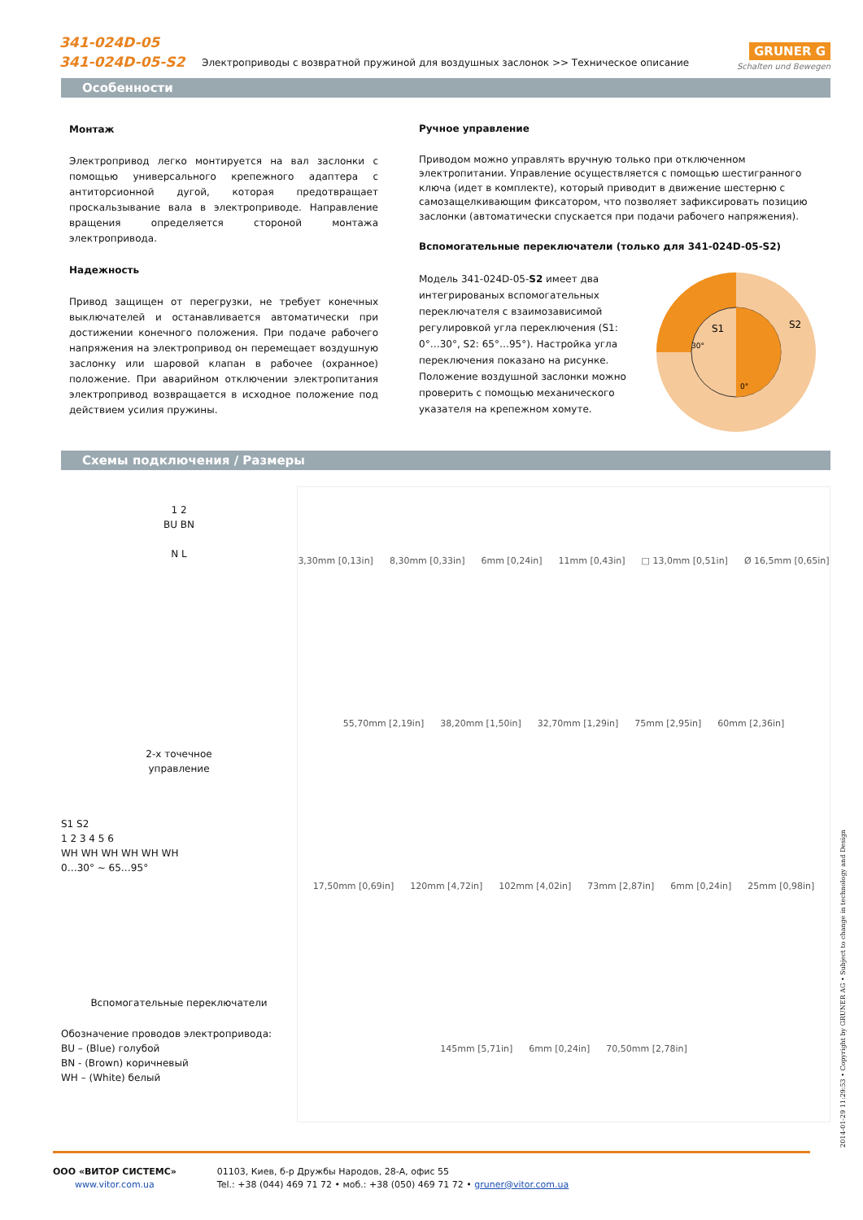341-024D-05
341-024D-05-S2
Электроприводы с возвратной пружиной для воздушных заслонок >> Техническое описание
GRUNER G
Schalten und Bewegen
Особенности
Монтаж
Электропривод легко монтируется на вал заслонки с помощью универсального крепежного адаптера с антиторсионной дугой, которая предотвращает проскальзывание вала в электроприводе. Направление вращения определяется стороной монтажа электропривода.
Надежность
Привод защищен от перегрузки, не требует конечных выключателей и останавливается автоматически при достижении конечного положения. При подаче рабочего напряжения на электропривод он перемещает воздушную заслонку или шаровой клапан в рабочее (охранное) положение. При аварийном отключении электропитания электропривод возвращается в исходное положение под действием усилия пружины.
Ручное управление
Приводом можно управлять вручную только при отключенном электропитании. Управление осуществляется с помощью шестигранного ключа (идет в комплекте), который приводит в движение шестерню с самозащелкивающим фиксатором, что позволяет зафиксировать позицию заслонки (автоматически спускается при подачи рабочего напряжения).
Вспомогательные переключатели (только для 341-024D-05-S2)
Модель 341-024D-05-S2 имеет два интегрированых вспомогательных переключателя с взаимозависимой регулировкой угла переключения (S1: 0°…30°, S2: 65°…95°). Настройка угла переключения показано на рисунке. Положение воздушной заслонки можно проверить с помощью механического указателя на крепежном хомуте.
S1
S2
30°
0°
Схемы подключения / Размеры
1 2
BU BN
N L
2-х точечное
управление
S1 S2
1 2 3 4 5 6
WH WH WH WH WH WH
0…30° ~ 65…95°
Вспомогательные переключатели
Обозначение проводов электропривода:
BU – (Blue) голубой
BN - (Brown) коричневый
WH – (White) белый
3,30mm [0,13in] 8,30mm [0,33in] 6mm [0,24in] 11mm [0,43in] □ 13,0mm [0,51in] Ø 16,5mm [0,65in] 55,70mm [2,19in] 38,20mm [1,50in] 32,70mm [1,29in] 75mm [2,95in] 60mm [2,36in] 17,50mm [0,69in] 120mm [4,72in] 102mm [4,02in] 73mm [2,87in] 6mm [0,24in] 25mm [0,98in] 145mm [5,71in] 6mm [0,24in] 70,50mm [2,78in]
2014-01-29 11:29:53 • Copyright by GRUNER AG • Subject to change in technology and Design
ООО «ВИТОР СИСТЕМС»
www.vitor.com.ua
01103, Киев, б-р Дружбы Народов, 28-А, офис 55
Tel.: +38 (044) 469 71 72 • моб.: +38 (050) 469 71 72 • gruner@vitor.com.ua